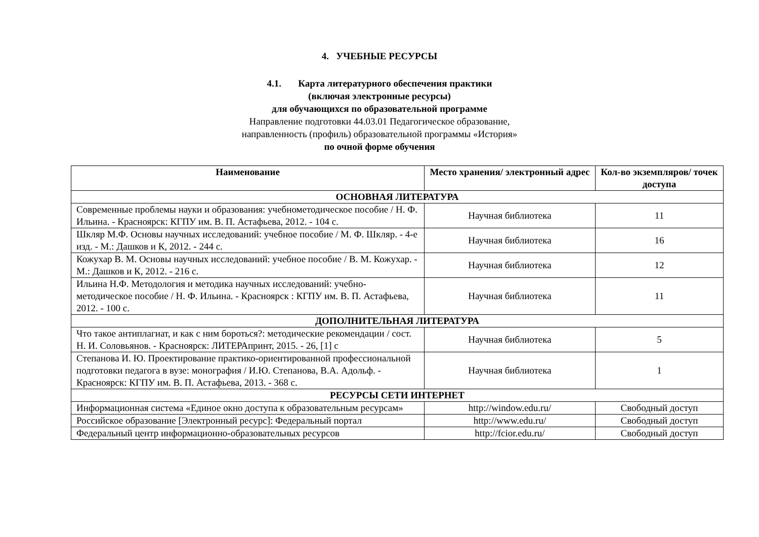4. УЧЕБНЫЕ РЕСУРСЫ
4.1. Карта литературного обеспечения практики
(включая электронные ресурсы)
для обучающихся по образовательной программе
Направление подготовки 44.03.01 Педагогическое образование,
направленность (профиль) образовательной программы «История»
по очной форме обучения
| Наименование | Место хранения/ электронный адрес | Кол-во экземпляров/ точек доступа |
| --- | --- | --- |
| ОСНОВНАЯ ЛИТЕРАТУРА | | |
| Современные проблемы науки и образования: учебнометодическое пособие / Н. Ф. Ильина. - Красноярск: КГПУ им. В. П. Астафьева, 2012. - 104 с. | Научная библиотека | 11 |
| Шкляр М.Ф. Основы научных исследований: учебное пособие / М. Ф. Шкляр. - 4-е изд. - М.: Дашков и К, 2012. - 244 с. | Научная библиотека | 16 |
| Кожухар В. М. Основы научных исследований: учебное пособие / В. М. Кожухар. - М.: Дашков и К, 2012. - 216 с. | Научная библиотека | 12 |
| Ильина Н.Ф. Методология и методика научных исследований: учебно-методическое пособие / Н. Ф. Ильина. - Красноярск : КГПУ им. В. П. Астафьева, 2012. - 100 с. | Научная библиотека | 11 |
| ДОПОЛНИТЕЛЬНАЯ ЛИТЕРАТУРА | | |
| Что такое антиплагиат, и как с ним бороться?: методические рекомендации / сост. Н. И. Соловьянов. - Красноярск: ЛИТЕРАпринт, 2015. - 26, [1] с | Научная библиотека | 5 |
| Степанова И. Ю. Проектирование практико-ориентированной профессиональной подготовки педагога в вузе: монография / И.Ю. Степанова, В.А. Адольф. - Красноярск: КГПУ им. В. П. Астафьева, 2013. - 368 с. | Научная библиотека | 1 |
| РЕСУРСЫ СЕТИ ИНТЕРНЕТ | | |
| Информационная система «Единое окно доступа к образовательным ресурсам» | http://window.edu.ru/ | Свободный доступ |
| Российское образование [Электронный ресурс]: Федеральный портал | http://www.edu.ru/ | Свободный доступ |
| Федеральный центр информационно-образовательных ресурсов | http://fcior.edu.ru/ | Свободный доступ |